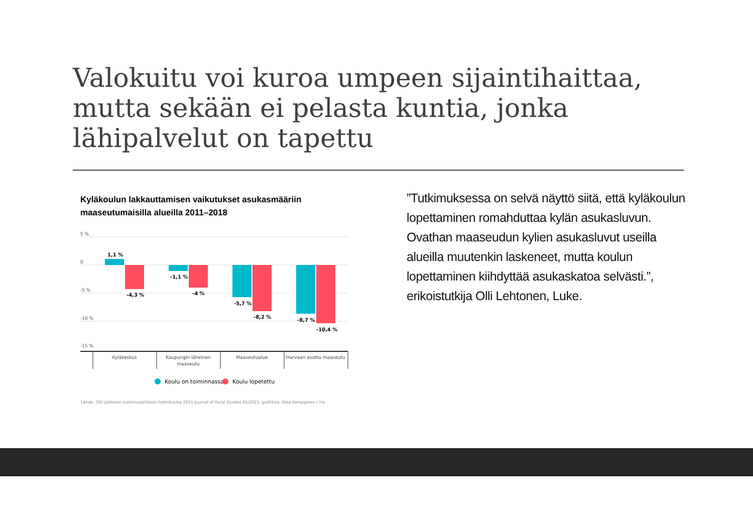Valokuitu voi kuroa umpeen sijaintihaittaa, mutta sekään ei pelasta kuntia, jonka lähipalvelut on tapettu
Kyläkoulun lakkauttamisen vaikutukset asukasmääriin maaseutumaisilla alueilla 2011–2018
5 %
0
-5 %
-10 %
-15 %
1,1 %
-4,3 %
-1,1 %
-4 %
-5,7 %
-8,2 %
-8,7 %
-10,4 %
Kyläkeskus
Kaupungin läheinen
maaseutu
Maaseutualue
Harvaan asuttu maaseutu
Koulu on toiminnassa
Koulu lopetettu
Lähde: Olli Lehtosen tutkimusartikkeli helmikuulta 2021 Journal of Rural Studies 82/2021, grafiikka: Ilkka Kemppinen / Yle
”Tutkimuksessa on selvä näyttö siitä, että kyläkoulun lopettaminen romahduttaa kylän asukasluvun. Ovathan maaseudun kylien asukasluvut useilla alueilla muutenkin laskeneet, mutta koulun lopettaminen kiihdyttää asukaskatoa selvästi.”, erikoistutkija Olli Lehtonen, Luke.